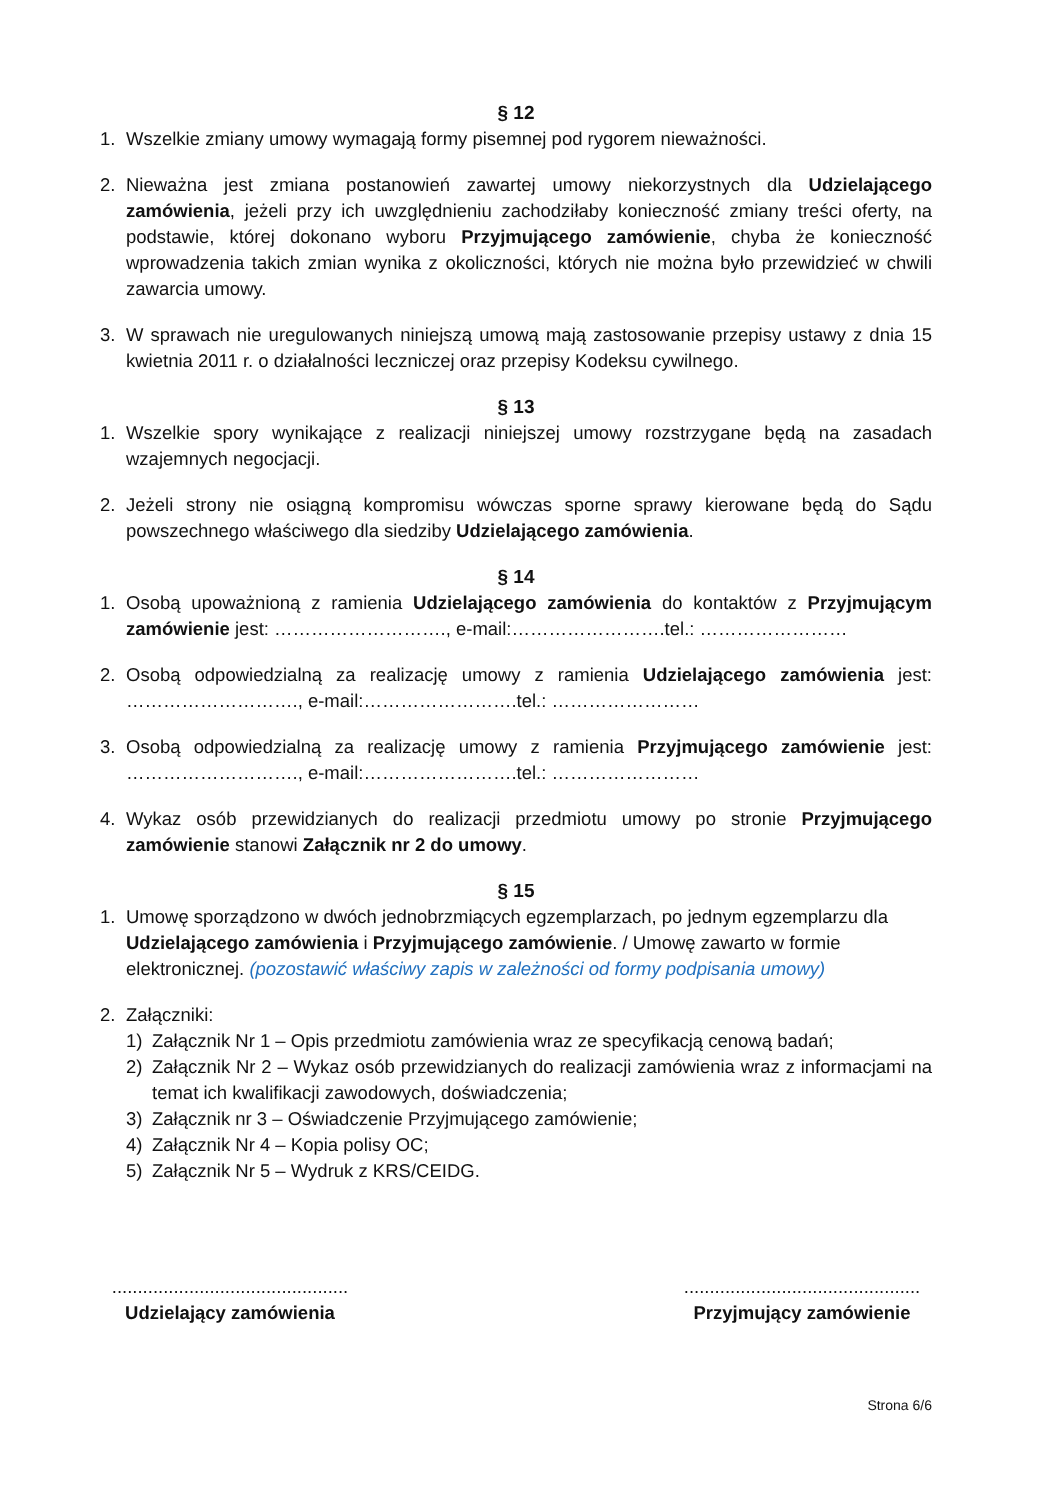§ 12
1. Wszelkie zmiany umowy wymagają formy pisemnej pod rygorem nieważności.
2. Nieważna jest zmiana postanowień zawartej umowy niekorzystnych dla Udzielającego zamówienia, jeżeli przy ich uwzględnieniu zachodziłaby konieczność zmiany treści oferty, na podstawie, której dokonano wyboru Przyjmującego zamówienie, chyba że konieczność wprowadzenia takich zmian wynika z okoliczności, których nie można było przewidzieć w chwili zawarcia umowy.
3. W sprawach nie uregulowanych niniejszą umową mają zastosowanie przepisy ustawy z dnia 15 kwietnia 2011 r. o działalności leczniczej oraz przepisy Kodeksu cywilnego.
§ 13
1. Wszelkie spory wynikające z realizacji niniejszej umowy rozstrzygane będą na zasadach wzajemnych negocjacji.
2. Jeżeli strony nie osiągną kompromisu wówczas sporne sprawy kierowane będą do Sądu powszechnego właściwego dla siedziby Udzielającego zamówienia.
§ 14
1. Osobą upoważnioną z ramienia Udzielającego zamówienia do kontaktów z Przyjmującym zamówienie jest: ………………………., e-mail:…………………….tel.: ……………………
2. Osobą odpowiedzialną za realizację umowy z ramienia Udzielającego zamówienia jest: ………………………., e-mail:…………………….tel.: ……………………
3. Osobą odpowiedzialną za realizację umowy z ramienia Przyjmującego zamówienie jest: ………………………., e-mail:…………………….tel.: ……………………
4. Wykaz osób przewidzianych do realizacji przedmiotu umowy po stronie Przyjmującego zamówienie stanowi Załącznik nr 2 do umowy.
§ 15
1. Umowę sporządzono w dwóch jednobrzmiących egzemplarzach, po jednym egzemplarzu dla Udzielającego zamówienia i Przyjmującego zamówienie. / Umowę zawarto w formie elektronicznej. (pozostawić właściwy zapis w zależności od formy podpisania umowy)
2. Załączniki:
1) Załącznik Nr 1 – Opis przedmiotu zamówienia wraz ze specyfikacją cenową badań;
2) Załącznik Nr 2 – Wykaz osób przewidzianych do realizacji zamówienia wraz z informacjami na temat ich kwalifikacji zawodowych, doświadczenia;
3) Załącznik nr 3 – Oświadczenie Przyjmującego zamówienie;
4) Załącznik Nr 4 – Kopia polisy OC;
5) Załącznik Nr 5 – Wydruk z KRS/CEIDG.
..............................................
Udzielający zamówienia
..............................................
Przyjmujący zamówienie
Strona 6/6